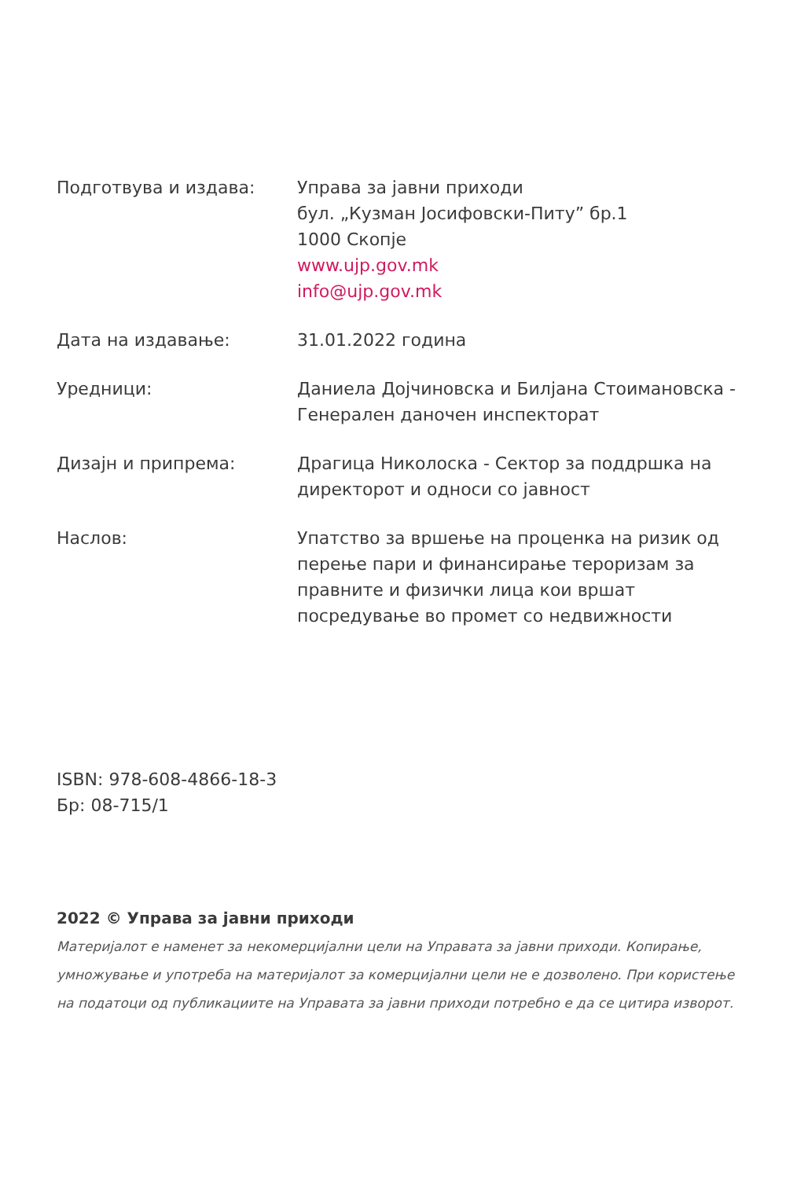Подготвува и издава: Управа за јавни приходи
бул. „Кузман Јосифовски-Питу” бр.1
1000 Скопје
www.ujp.gov.mk
info@ujp.gov.mk
Дата на издавање: 31.01.2022 година
Уредници: Даниела Дојчиновска и Билјана Стоимановска - Генерален даночен инспекторат
Дизајн и припрема: Драгица Николоска - Сектор за поддршка на директорот и односи со јавност
Наслов: Упатство за вршење на проценка на ризик од перење пари и финансирање тероризам за правните и физички лица кои вршат посредување во промет со недвижности
ISBN: 978-608-4866-18-3
Бр: 08-715/1
2022 © Управа за јавни приходи
Материјалот е наменет за некомерцијални цели на Управата за јавни приходи. Копирање, умножување и употреба на материјалот за комерцијални цели не е дозволено. При користење на податоци од публикациите на Управата за јавни приходи потребно е да се цитира изворот.